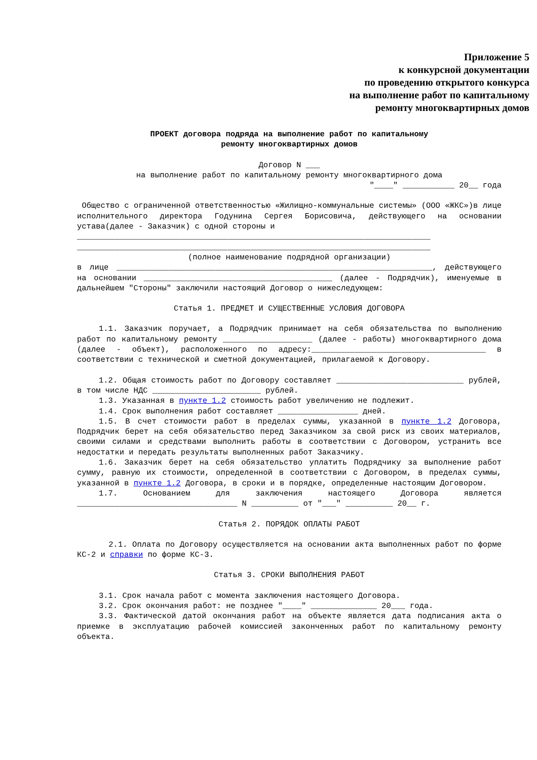Приложение 5
к конкурсной документации
по проведению открытого конкурса
на выполнение работ по капитальному
ремонту многоквартирных домов
ПРОЕКТ договора подряда на выполнение работ по капитальному
ремонту многоквартирных домов
Договор N ___
на выполнение работ по капитальному ремонту многоквартирного дома
"____" ___________ 20__ года
Общество с ограниченной ответственностью «Жилищно-коммунальные системы» (ООО «ЖКС»)в лице исполнительного директора Годунина Сергея Борисовича, действующего на основании устава(далее - Заказчик) с одной стороны и
___________________________________________________________________________
___________________________________________________________________________
(полное наименование подрядной организации)
в лице ___________________________________________________________________, действующего на основании ________________________________________ (далее - Подрядчик), именуемые в дальнейшем "Стороны" заключили настоящий Договор о нижеследующем:
Статья 1. ПРЕДМЕТ И СУЩЕСТВЕННЫЕ УСЛОВИЯ ДОГОВОРА
1.1. Заказчик поручает, а Подрядчик принимает на себя обязательства по выполнению работ по капитальному ремонту ___________________ (далее - работы) многоквартирного дома (далее - объект), расположенного по адресу:_____________________________________ в соответствии с технической и сметной документацией, прилагаемой к Договору.
1.2. Общая стоимость работ по Договору составляет ___________________________ рублей, в том числе НДС _______________________ рублей.
1.3. Указанная в пункте 1.2 стоимость работ увеличению не подлежит.
1.4. Срок выполнения работ составляет _________________ дней.
1.5. В счет стоимости работ в пределах суммы, указанной в пункте 1.2 Договора, Подрядчик берет на себя обязательство перед Заказчиком за свой риск из своих материалов, своими силами и средствами выполнить работы в соответствии с Договором, устранить все недостатки и передать результаты выполненных работ Заказчику.
1.6. Заказчик берет на себя обязательство уплатить Подрядчику за выполнение работ сумму, равную их стоимости, определенной в соответствии с Договором, в пределах суммы, указанной в пункте 1.2 Договора, в сроки и в порядке, определенные настоящим Договором.
1.7. Основанием для заключения настоящего Договора является __________________________________ N __________ от "___" __________ 20__ г.
Статья 2. ПОРЯДОК ОПЛАТЫ РАБОТ
2.1. Оплата по Договору осуществляется на основании акта выполненных работ по форме КС-2 и справки по форме КС-3.
Статья 3. СРОКИ ВЫПОЛНЕНИЯ РАБОТ
3.1. Срок начала работ с момента заключения настоящего Договора.
3.2. Срок окончания работ: не позднее "____" ______________ 20___ года.
3.3. Фактической датой окончания работ на объекте является дата подписания акта о приемке в эксплуатацию рабочей комиссией законченных работ по капитальному ремонту объекта.